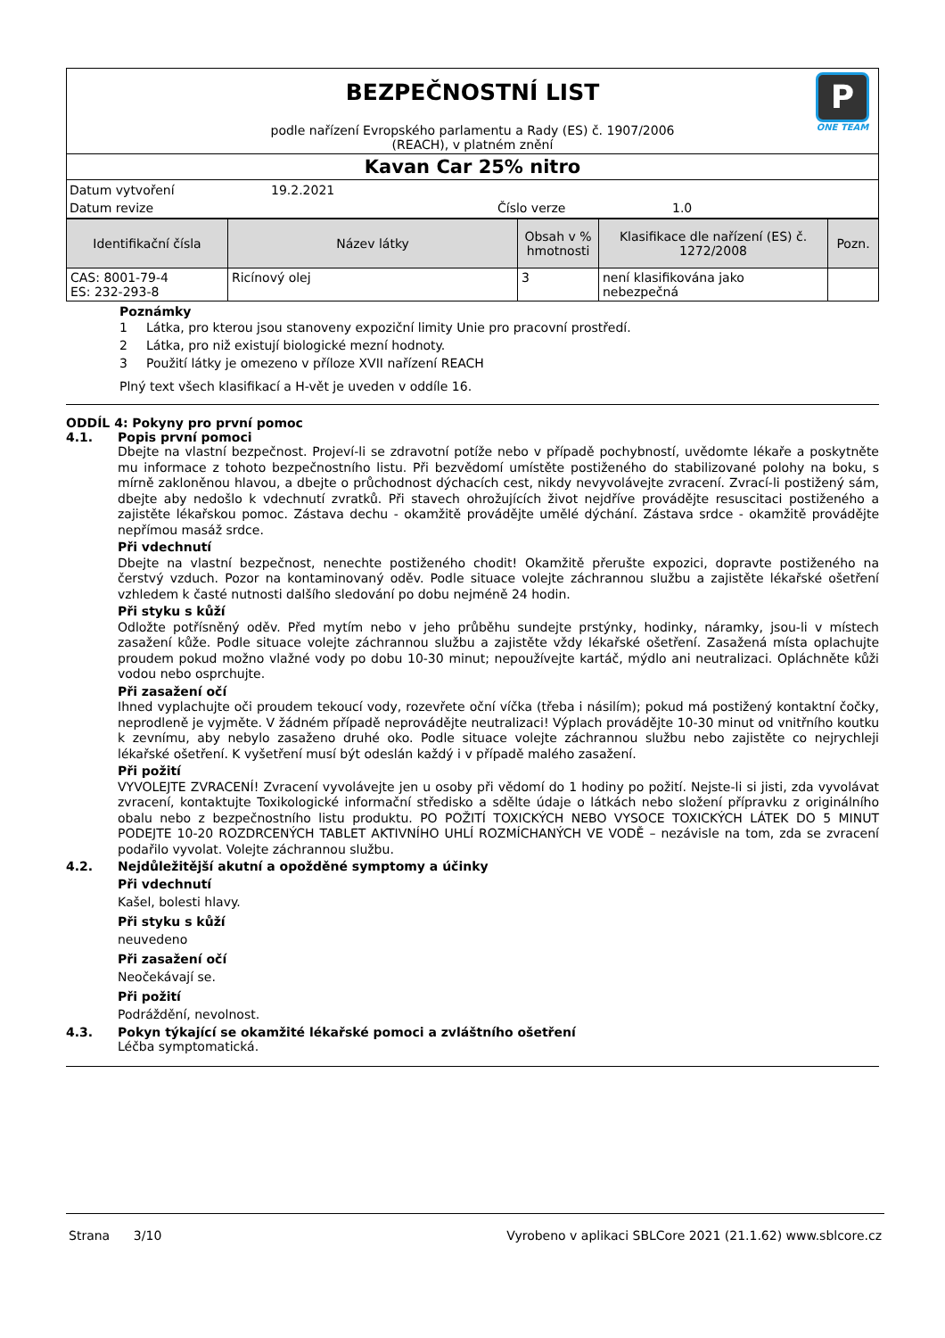P
ONE TEAM
BEZPEČNOSTNÍ LIST
podle nařízení Evropského parlamentu a Rady (ES) č. 1907/2006
(REACH), v platném znění
Kavan Car 25% nitro
Datum vytvoření 19.2.2021
Datum revize Číslo verze 1.0
| Identifikační čísla | Název látky | Obsah v % hmotnosti | Klasifikace dle nařízení (ES) č. 1272/2008 | Pozn. |
| --- | --- | --- | --- | --- |
| CAS: 8001-79-4 ES: 232-293-8 | Ricínový olej | 3 | není klasifikována jako nebezpečná | |
Poznámky
1 Látka, pro kterou jsou stanoveny expoziční limity Unie pro pracovní prostředí.
2 Látka, pro niž existují biologické mezní hodnoty.
3 Použití látky je omezeno v příloze XVII nařízení REACH
Plný text všech klasifikací a H-vět je uveden v oddíle 16.
ODDÍL 4: Pokyny pro první pomoc
4.1. Popis první pomoci
Dbejte na vlastní bezpečnost. Projeví-li se zdravotní potíže nebo v případě pochybností, uvědomte lékaře a poskytněte mu informace z tohoto bezpečnostního listu. Při bezvědomí umístěte postiženého do stabilizované polohy na boku, s mírně zakloněnou hlavou, a dbejte o průchodnost dýchacích cest, nikdy nevyvolávejte zvracení. Zvrací-li postižený sám, dbejte aby nedošlo k vdechnutí zvratků. Při stavech ohrožujících život nejdříve provádějte resuscitaci postiženého a zajistěte lékařskou pomoc. Zástava dechu - okamžitě provádějte umělé dýchání. Zástava srdce - okamžitě provádějte nepřímou masáž srdce.
Při vdechnutí
Dbejte na vlastní bezpečnost, nenechte postiženého chodit! Okamžitě přerušte expozici, dopravte postiženého na čerstvý vzduch. Pozor na kontaminovaný oděv. Podle situace volejte záchrannou službu a zajistěte lékařské ošetření vzhledem k časté nutnosti dalšího sledování po dobu nejméně 24 hodin.
Při styku s kůží
Odložte potřísněný oděv. Před mytím nebo v jeho průběhu sundejte prstýnky, hodinky, náramky, jsou-li v místech zasažení kůže. Podle situace volejte záchrannou službu a zajistěte vždy lékařské ošetření. Zasažená místa oplachujte proudem pokud možno vlažné vody po dobu 10-30 minut; nepoužívejte kartáč, mýdlo ani neutralizaci. Opláchněte kůži vodou nebo osprchujte.
Při zasažení očí
Ihned vyplachujte oči proudem tekoucí vody, rozevřete oční víčka (třeba i násilím); pokud má postižený kontaktní čočky, neprodleně je vyjměte. V žádném případě neprovádějte neutralizaci! Výplach provádějte 10-30 minut od vnitřního koutku k zevnímu, aby nebylo zasaženo druhé oko. Podle situace volejte záchrannou službu nebo zajistěte co nejrychleji lékařské ošetření. K vyšetření musí být odeslán každý i v případě malého zasažení.
Při požití
VYVOLEJTE ZVRACENÍ! Zvracení vyvolávejte jen u osoby při vědomí do 1 hodiny po požití. Nejste-li si jisti, zda vyvolávat zvracení, kontaktujte Toxikologické informační středisko a sdělte údaje o látkách nebo složení přípravku z originálního obalu nebo z bezpečnostního listu produktu. PO POŽITÍ TOXICKÝCH NEBO VYSOCE TOXICKÝCH LÁTEK DO 5 MINUT PODEJTE 10-20 ROZDRCENÝCH TABLET AKTIVNÍHO UHLÍ ROZMÍCHANÝCH VE VODĚ – nezávisle na tom, zda se zvracení podařilo vyvolat. Volejte záchrannou službu.
4.2. Nejdůležitější akutní a opožděné symptomy a účinky
Při vdechnutí
Kašel, bolesti hlavy.
Při styku s kůží
neuvedeno
Při zasažení očí
Neočekávají se.
Při požití
Podráždění, nevolnost.
4.3. Pokyn týkající se okamžité lékařské pomoci a zvláštního ošetření
Léčba symptomatická.
Strana 3/10 Vyrobeno v aplikaci SBLCore 2021 (21.1.62) www.sblcore.cz